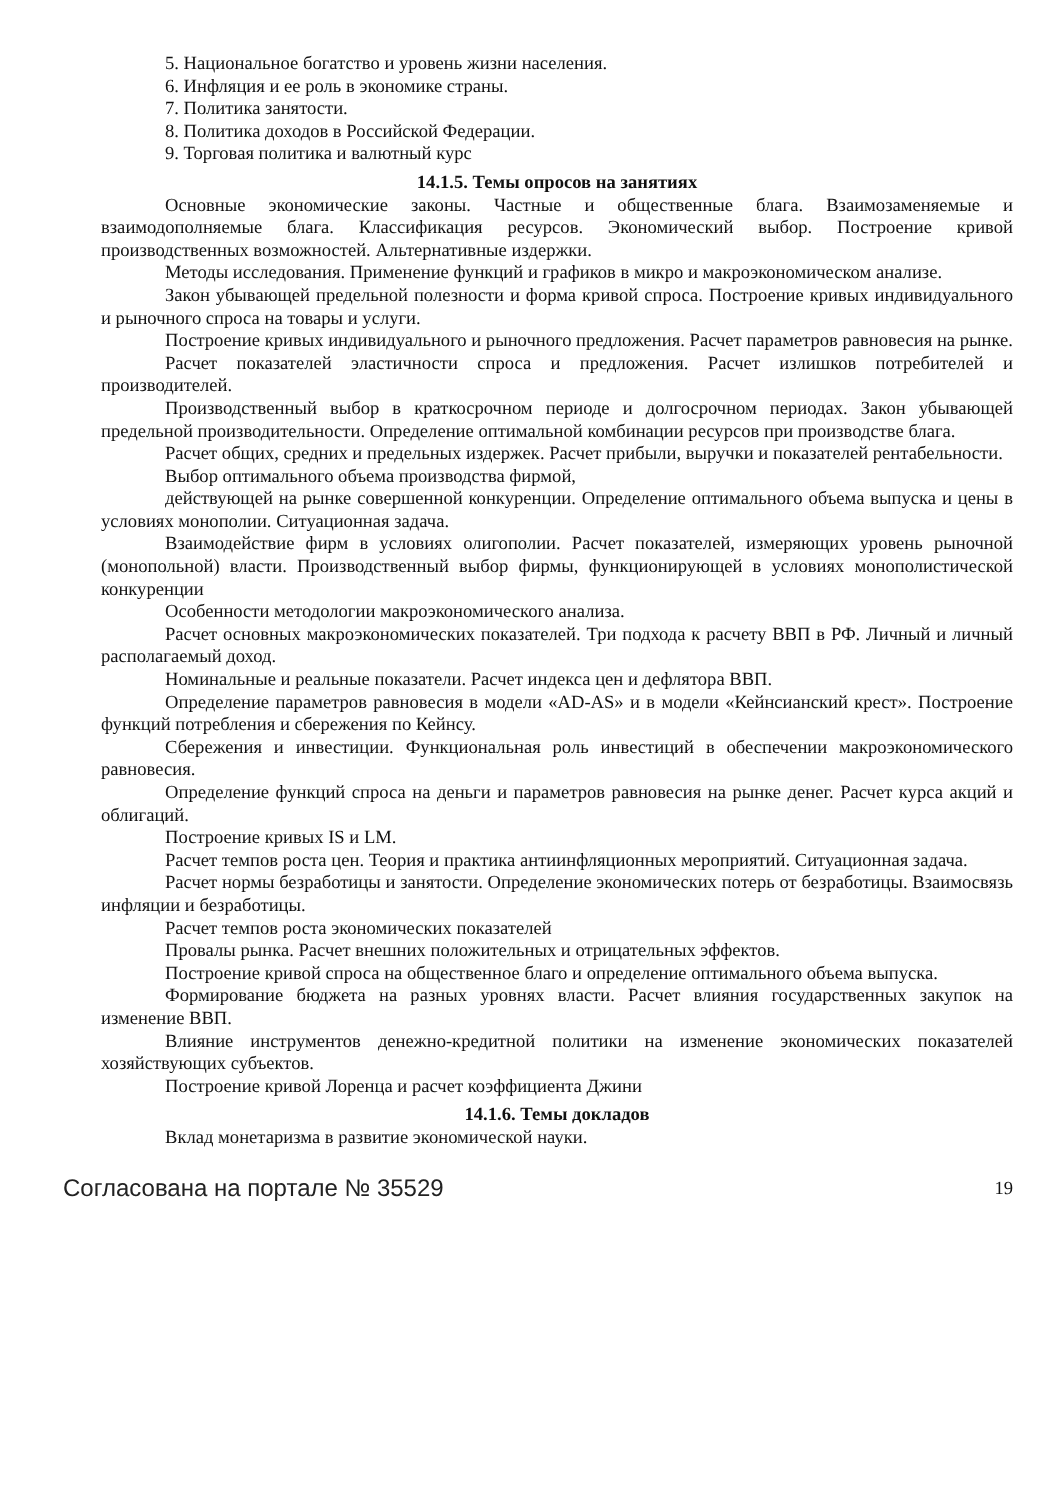5. Национальное богатство и уровень жизни населения.
6. Инфляция и ее роль в экономике страны.
7. Политика занятости.
8. Политика доходов в Российской Федерации.
9. Торговая политика и валютный курс
14.1.5. Темы опросов на занятиях
Основные экономические законы. Частные и общественные блага. Взаимозаменяемые и взаимодополняемые блага. Классификация ресурсов. Экономический выбор. Построение кривой производственных возможностей. Альтернативные издержки.
Методы исследования. Применение функций и графиков в микро и макроэкономическом анализе.
Закон убывающей предельной полезности и форма кривой спроса. Построение кривых индивидуального и рыночного спроса на товары и услуги.
Построение кривых индивидуального и рыночного предложения. Расчет параметров равновесия на рынке.
Расчет показателей эластичности спроса и предложения. Расчет излишков потребителей и производителей.
Производственный выбор в краткосрочном периоде и долгосрочном периодах. Закон убывающей предельной производительности. Определение оптимальной комбинации ресурсов при производстве блага.
Расчет общих, средних и предельных издержек. Расчет прибыли, выручки и показателей рентабельности.
Выбор оптимального объема производства фирмой,
действующей на рынке совершенной конкуренции. Определение оптимального объема выпуска и цены в условиях монополии. Ситуационная задача.
Взаимодействие фирм в условиях олигополии. Расчет показателей, измеряющих уровень рыночной (монопольной) власти. Производственный выбор фирмы, функционирующей в условиях монополистической конкуренции
Особенности методологии макроэкономического анализа.
Расчет основных макроэкономических показателей. Три подхода к расчету ВВП в РФ. Личный и личный располагаемый доход.
Номинальные и реальные показатели. Расчет индекса цен и дефлятора ВВП.
Определение параметров равновесия в модели «AD-AS» и в модели «Кейнсианский крест». Построение функций потребления и сбережения по Кейнсу.
Сбережения и инвестиции. Функциональная роль инвестиций в обеспечении макроэкономического равновесия.
Определение функций спроса на деньги и параметров равновесия на рынке денег. Расчет курса акций и облигаций.
Построение кривых IS и LM.
Расчет темпов роста цен. Теория и практика антиинфляционных мероприятий. Ситуационная задача.
Расчет нормы безработицы и занятости. Определение экономических потерь от безработицы. Взаимосвязь инфляции и безработицы.
Расчет темпов роста экономических показателей
Провалы рынка. Расчет внешних положительных и отрицательных эффектов.
Построение кривой спроса на общественное благо и определение оптимального объема выпуска.
Формирование бюджета на разных уровнях власти. Расчет влияния государственных закупок на изменение ВВП.
Влияние инструментов денежно-кредитной политики на изменение экономических показателей хозяйствующих субъектов.
Построение кривой Лоренца и расчет коэффициента Джини
14.1.6. Темы докладов
Вклад монетаризма в развитие экономической науки.
Согласована на портале № 35529 19